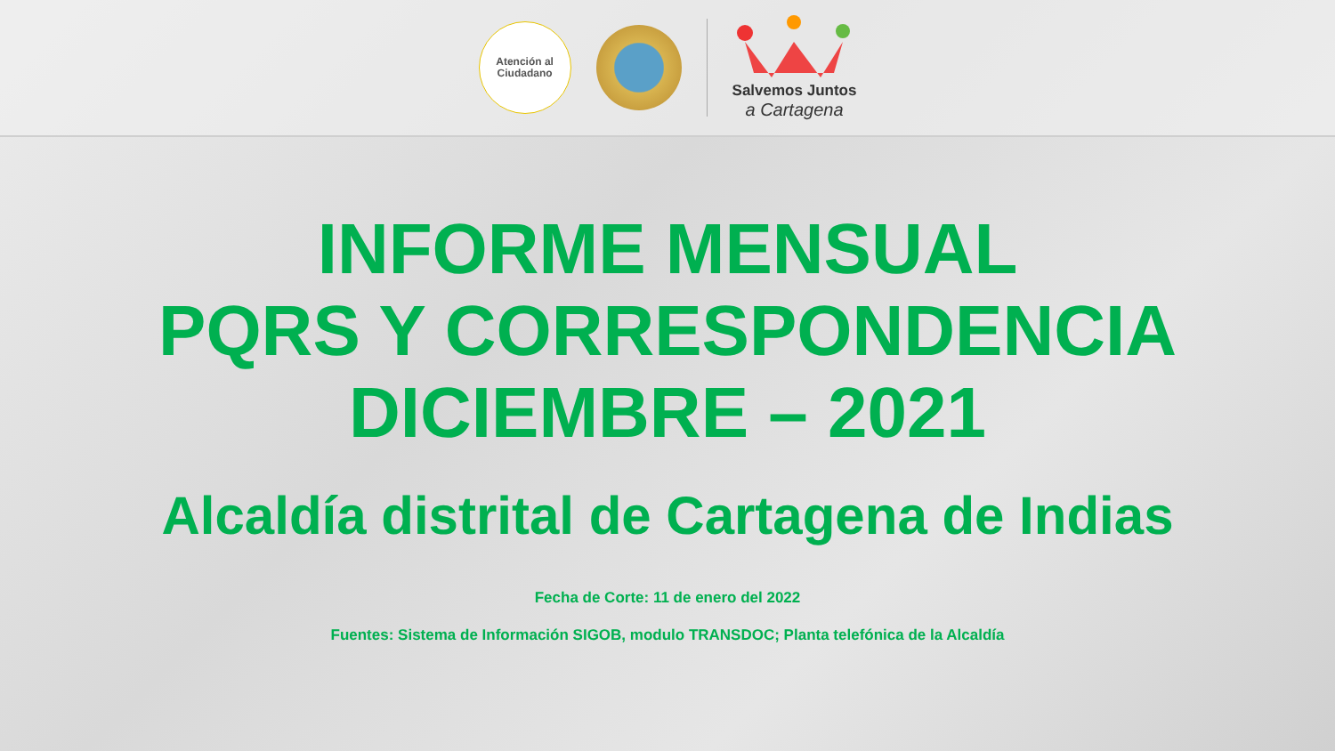Atención al
Ciudadano
Salvemos Juntos
a Cartagena
INFORME MENSUAL
PQRS Y CORRESPONDENCIA
DICIEMBRE – 2021
Alcaldía distrital de Cartagena de Indias
Fecha de Corte: 11 de enero del 2022
Fuentes: Sistema de Información SIGOB, modulo TRANSDOC; Planta telefónica de la Alcaldía